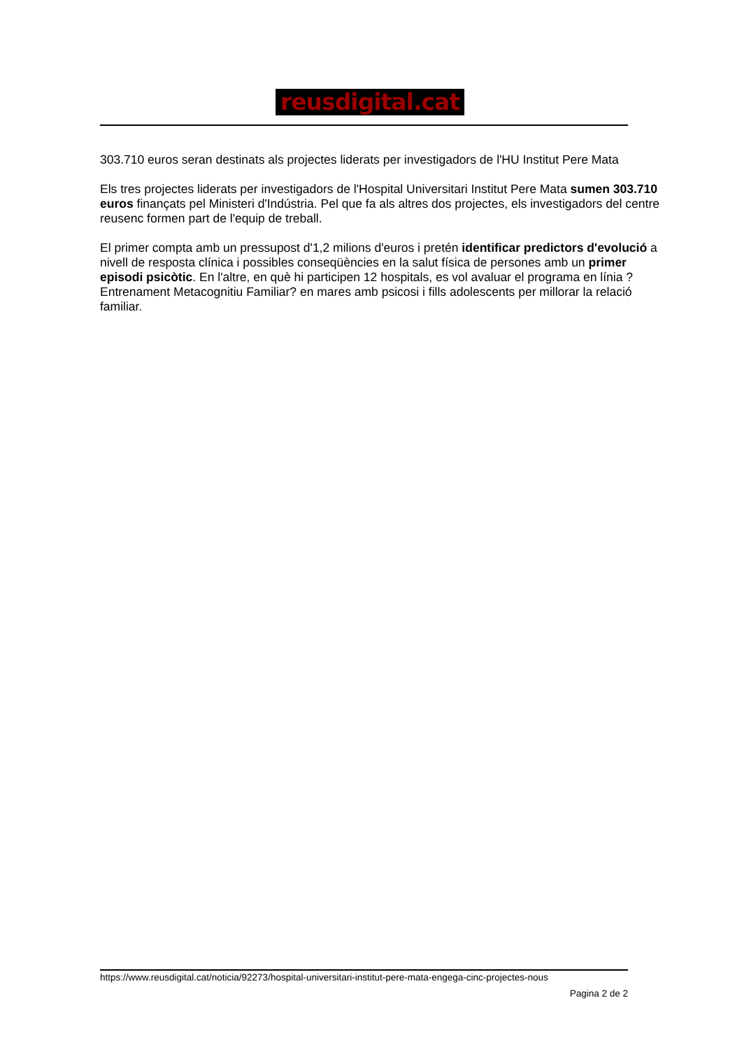reusdigital.cat
303.710 euros seran destinats als projectes liderats per investigadors de l'HU Institut Pere Mata
Els tres projectes liderats per investigadors de l'Hospital Universitari Institut Pere Mata sumen 303.710 euros finançats pel Ministeri d'Indústria. Pel que fa als altres dos projectes, els investigadors del centre reusenc formen part de l'equip de treball.
El primer compta amb un pressupost d'1,2 milions d'euros i pretén identificar predictors d'evolució a nivell de resposta clínica i possibles conseqüències en la salut física de persones amb un primer episodi psicòtic. En l'altre, en què hi participen 12 hospitals, es vol avaluar el programa en línia ?Entrenament Metacognitiu Familiar? en mares amb psicosi i fills adolescents per millorar la relació familiar.
https://www.reusdigital.cat/noticia/92273/hospital-universitari-institut-pere-mata-engega-cinc-projectes-nous
Pagina 2 de 2